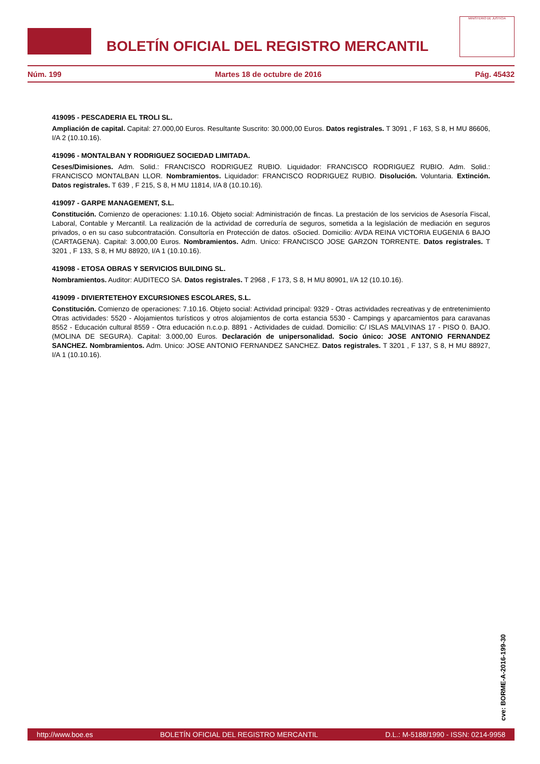BOLETÍN OFICIAL DEL REGISTRO MERCANTIL
MINISTERIO DE JUSTICIA
Núm. 199 Martes 18 de octubre de 2016 Pág. 45432
419095 - PESCADERIA EL TROLI SL.
Ampliación de capital. Capital: 27.000,00 Euros. Resultante Suscrito: 30.000,00 Euros. Datos registrales. T 3091 , F 163, S 8, H MU 86606, I/A 2 (10.10.16).
419096 - MONTALBAN Y RODRIGUEZ SOCIEDAD LIMITADA.
Ceses/Dimisiones. Adm. Solid.: FRANCISCO RODRIGUEZ RUBIO. Liquidador: FRANCISCO RODRIGUEZ RUBIO. Adm. Solid.: FRANCISCO MONTALBAN LLOR. Nombramientos. Liquidador: FRANCISCO RODRIGUEZ RUBIO. Disolución. Voluntaria. Extinción. Datos registrales. T 639 , F 215, S 8, H MU 11814, I/A 8 (10.10.16).
419097 - GARPE MANAGEMENT, S.L.
Constitución. Comienzo de operaciones: 1.10.16. Objeto social: Administración de fincas. La prestación de los servicios de Asesoría Fiscal, Laboral, Contable y Mercantil. La realización de la actividad de correduría de seguros, sometida a la legislación de mediación en seguros privados, o en su caso subcontratación. Consultoría en Protección de datos. oSocied. Domicilio: AVDA REINA VICTORIA EUGENIA 6 BAJO (CARTAGENA). Capital: 3.000,00 Euros. Nombramientos. Adm. Unico: FRANCISCO JOSE GARZON TORRENTE. Datos registrales. T 3201 , F 133, S 8, H MU 88920, I/A 1 (10.10.16).
419098 - ETOSA OBRAS Y SERVICIOS BUILDING SL.
Nombramientos. Auditor: AUDITECO SA. Datos registrales. T 2968 , F 173, S 8, H MU 80901, I/A 12 (10.10.16).
419099 - DIVIERTETEHOY EXCURSIONES ESCOLARES, S.L.
Constitución. Comienzo de operaciones: 7.10.16. Objeto social: Actividad principal: 9329 - Otras actividades recreativas y de entretenimiento Otras actividades: 5520 - Alojamientos turísticos y otros alojamientos de corta estancia 5530 - Campings y aparcamientos para caravanas 8552 - Educación cultural 8559 - Otra educación n.c.o.p. 8891 - Actividades de cuidad. Domicilio: C/ ISLAS MALVINAS 17 - PISO 0. BAJO. (MOLINA DE SEGURA). Capital: 3.000,00 Euros. Declaración de unipersonalidad. Socio único: JOSE ANTONIO FERNANDEZ SANCHEZ. Nombramientos. Adm. Unico: JOSE ANTONIO FERNANDEZ SANCHEZ. Datos registrales. T 3201 , F 137, S 8, H MU 88927, I/A 1 (10.10.16).
cve: BORME-A-2016-199-30
http://www.boe.es BOLETÍN OFICIAL DEL REGISTRO MERCANTIL D.L.: M-5188/1990 - ISSN: 0214-9958